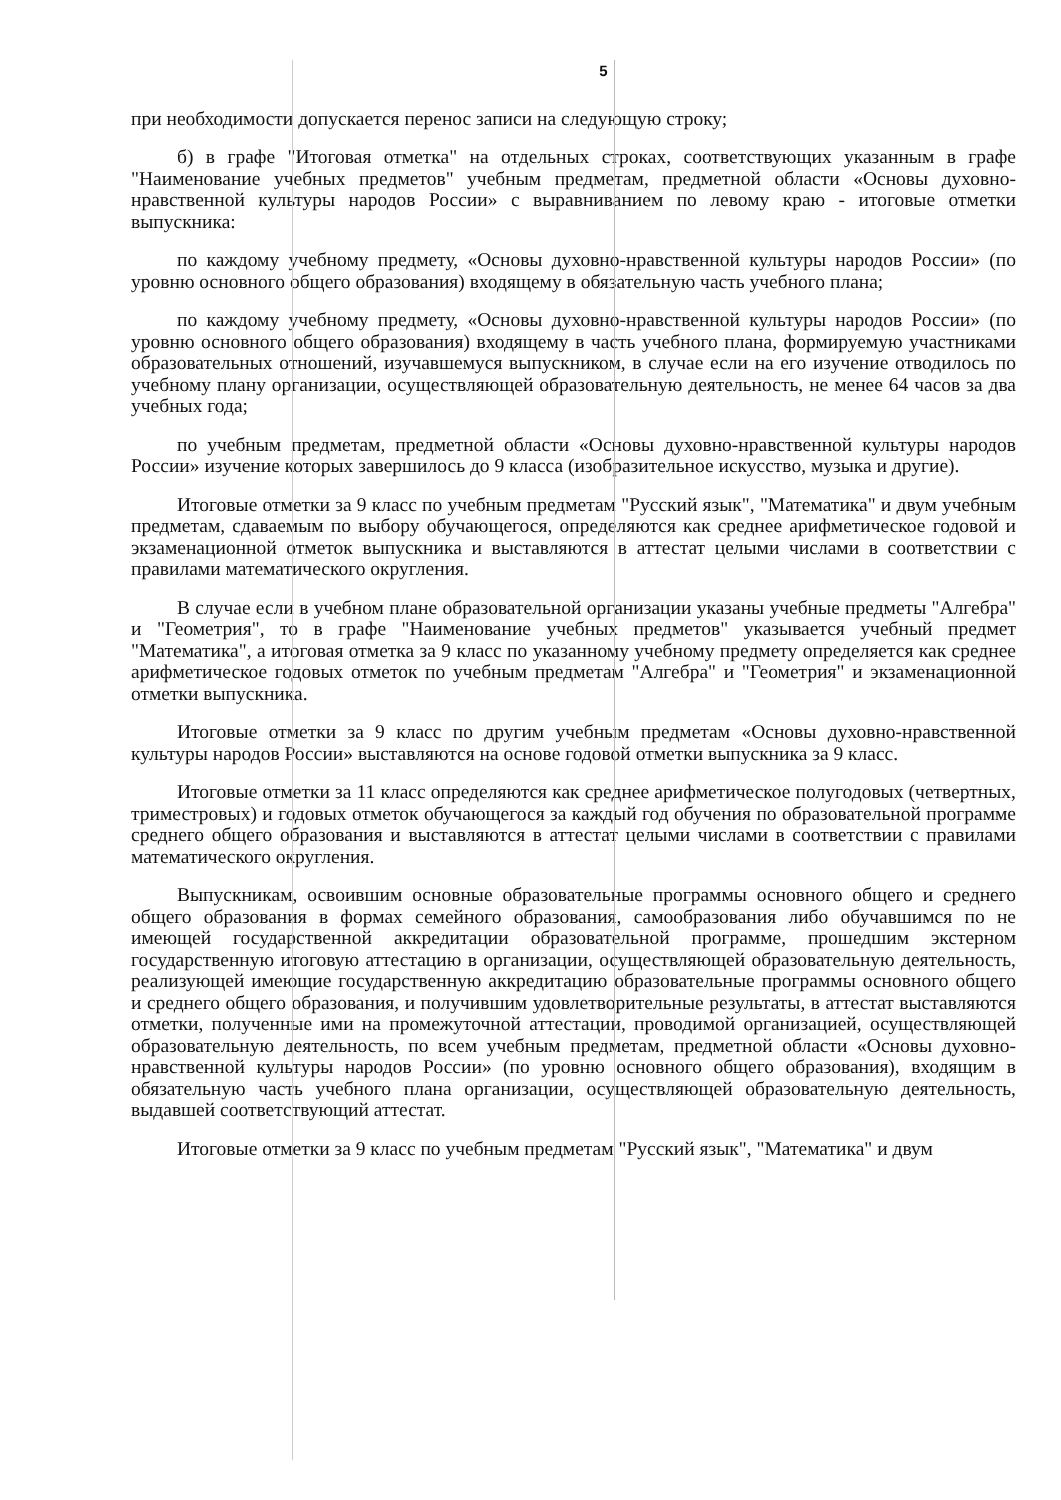5
при необходимости допускается перенос записи на следующую строку;
б) в графе "Итоговая отметка" на отдельных строках, соответствующих указанным в графе "Наименование учебных предметов" учебным предметам, предметной области «Основы духовно-нравственной культуры народов России» с выравниванием по левому краю - итоговые отметки выпускника:
по каждому учебному предмету, «Основы духовно-нравственной культуры народов России» (по уровню основного общего образования) входящему в обязательную часть учебного плана;
по каждому учебному предмету, «Основы духовно-нравственной культуры народов России» (по уровню основного общего образования) входящему в часть учебного плана, формируемую участниками образовательных отношений, изучавшемуся выпускником, в случае если на его изучение отводилось по учебному плану организации, осуществляющей образовательную деятельность, не менее 64 часов за два учебных года;
по учебным предметам, предметной области «Основы духовно-нравственной культуры народов России» изучение которых завершилось до 9 класса (изобразительное искусство, музыка и другие).
Итоговые отметки за 9 класс по учебным предметам "Русский язык", "Математика" и двум учебным предметам, сдаваемым по выбору обучающегося, определяются как среднее арифметическое годовой и экзаменационной отметок выпускника и выставляются в аттестат целыми числами в соответствии с правилами математического округления.
В случае если в учебном плане образовательной организации указаны учебные предметы "Алгебра" и "Геометрия", то в графе "Наименование учебных предметов" указывается учебный предмет "Математика", а итоговая отметка за 9 класс по указанному учебному предмету определяется как среднее арифметическое годовых отметок по учебным предметам "Алгебра" и "Геометрия" и экзаменационной отметки выпускника.
Итоговые отметки за 9 класс по другим учебным предметам «Основы духовно-нравственной культуры народов России» выставляются на основе годовой отметки выпускника за 9 класс.
Итоговые отметки за 11 класс определяются как среднее арифметическое полугодовых (четвертных, триместровых) и годовых отметок обучающегося за каждый год обучения по образовательной программе среднего общего образования и выставляются в аттестат целыми числами в соответствии с правилами математического округления.
Выпускникам, освоившим основные образовательные программы основного общего и среднего общего образования в формах семейного образования, самообразования либо обучавшимся по не имеющей государственной аккредитации образовательной программе, прошедшим экстерном государственную итоговую аттестацию в организации, осуществляющей образовательную деятельность, реализующей имеющие государственную аккредитацию образовательные программы основного общего и среднего общего образования, и получившим удовлетворительные результаты, в аттестат выставляются отметки, полученные ими на промежуточной аттестации, проводимой организацией, осуществляющей образовательную деятельность, по всем учебным предметам, предметной области «Основы духовно-нравственной культуры народов России» (по уровню основного общего образования), входящим в обязательную часть учебного плана организации, осуществляющей образовательную деятельность, выдавшей соответствующий аттестат.
Итоговые отметки за 9 класс по учебным предметам "Русский язык", "Математика" и двум